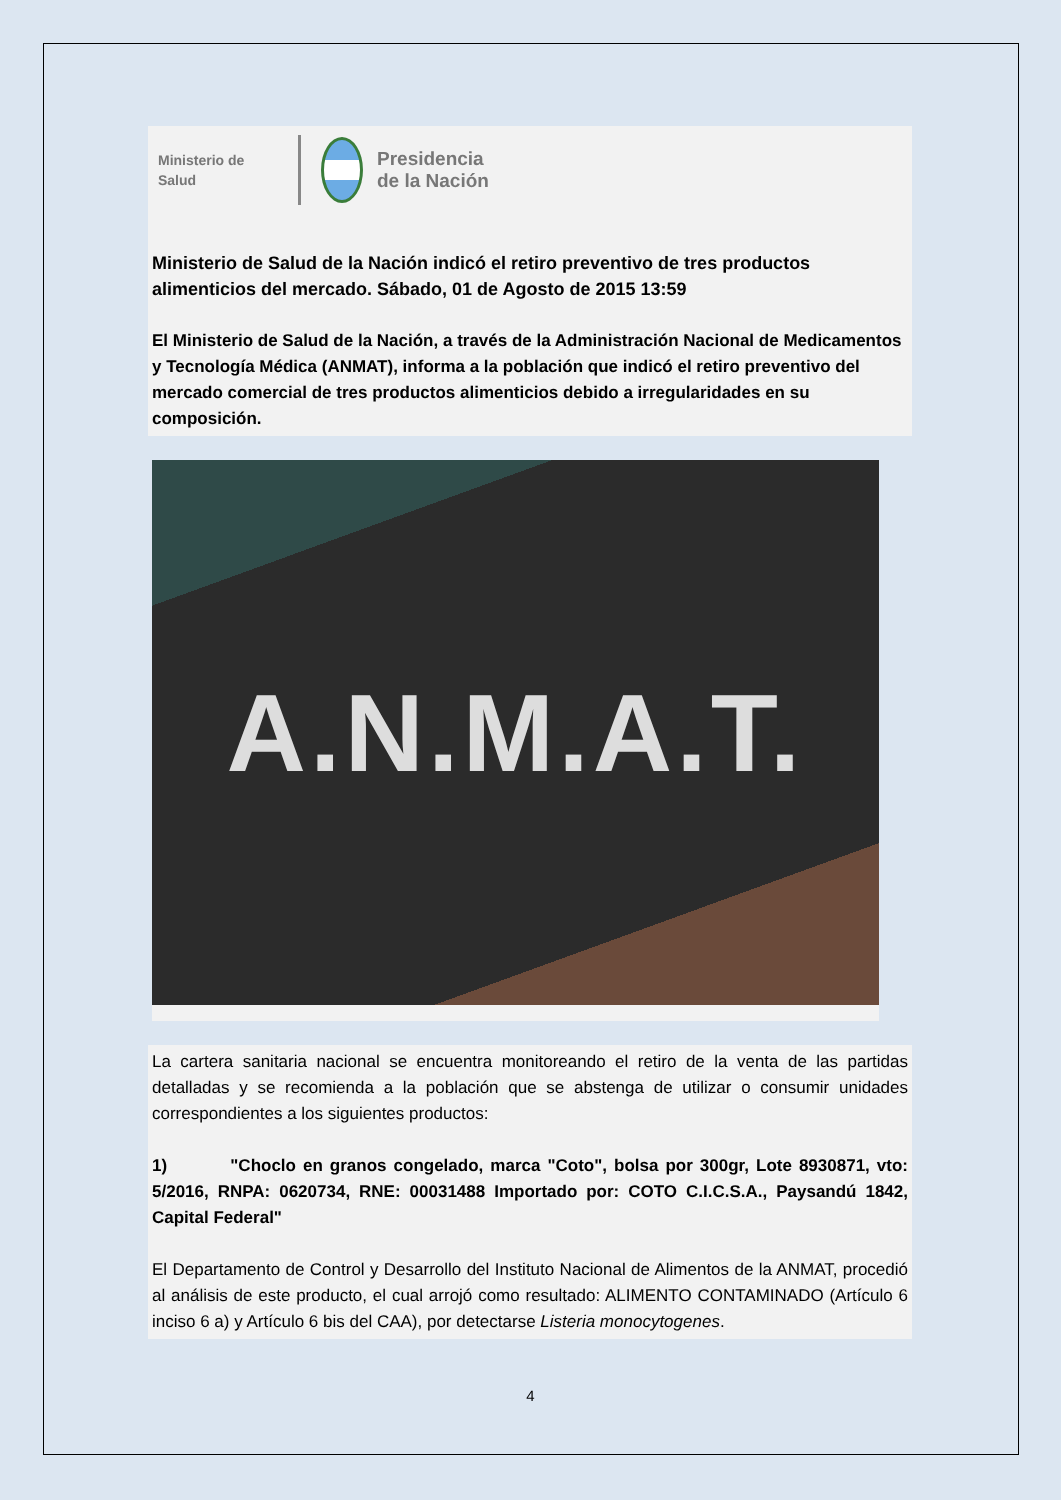Ministerio de
Salud
Presidencia
de la Nación
Ministerio de Salud de la Nación indicó el retiro preventivo de tres productos alimenticios del mercado. Sábado, 01 de Agosto de 2015 13:59
El Ministerio de Salud de la Nación, a través de la Administración Nacional de Medicamentos y Tecnología Médica (ANMAT), informa a la población que indicó el retiro preventivo del mercado comercial de tres productos alimenticios debido a irregularidades en su composición.
A.N.M.A.T.
La cartera sanitaria nacional se encuentra monitoreando el retiro de la venta de las partidas detalladas y se recomienda a la población que se abstenga de utilizar o consumir unidades correspondientes a los siguientes productos:
1) "Choclo en granos congelado, marca "Coto", bolsa por 300gr, Lote 8930871, vto: 5/2016, RNPA: 0620734, RNE: 00031488 Importado por: COTO C.I.C.S.A., Paysandú 1842, Capital Federal"
El Departamento de Control y Desarrollo del Instituto Nacional de Alimentos de la ANMAT, procedió al análisis de este producto, el cual arrojó como resultado: ALIMENTO CONTAMINADO (Artículo 6 inciso 6 a) y Artículo 6 bis del CAA), por detectarse Listeria monocytogenes.
4